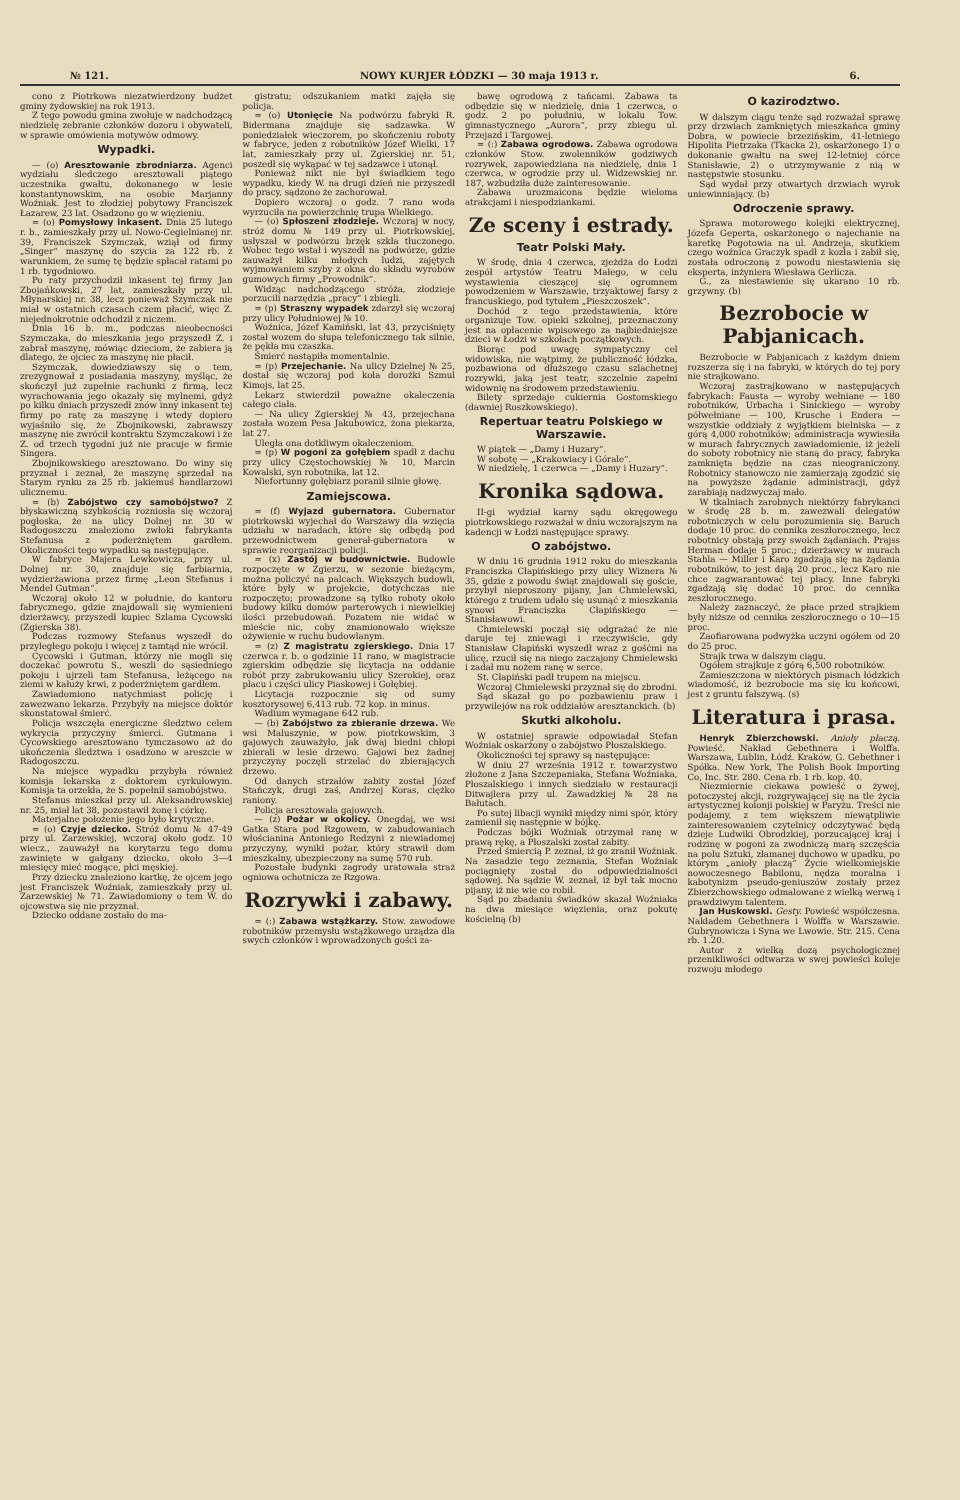№ 121. NOWY KURJER ŁÓDZKI — 30 maja 1913 r. 6.
cono z Piotrkowa niezatwierdzony budżet gminy żydowskiej na rok 1913.
Z tego powodu gmina zwołuje w nadchodzącą niedzielę zebranie członków dozoru i obywateli, w sprawie omówienia motywów odmowy.
Wypadki.
— (o) Aresztowanie zbrodniarza. Agenci wydziału śledczego aresztowali piątego uczestnika gwałtu, dokonanego w lesie konstantynowskim, na osobie Marjanny Woźniak. Jest to złodziej pobytowy Franciszek Łazarew, 23 lat. Osadzono go w więzieniu.
= (o) Pomysłowy inkasent. Dnia 25 lutego r. b., zamieszkały przy ul. Nowo-Cegielnianej nr. 39, Franciszek Szymczak, wziął od firmy „Singer“ maszynę do szycia za 122 rb. z warunkiem, że sumę tę będzie spłacał ratami po 1 rb. tygodniowo.
Po raty przychodził inkasent tej firmy Jan Zbojańkowski, 27 lat, zamieszkały przy ul. Młynarskiej nr. 38, lecz ponieważ Szymczak nie miał w ostatnich czasach czem płacić, więc Z. niejednokrotnie odchodził z niczem.
Dnia 16 b. m., podczas nieobecności Szymczaka, do mieszkania jego przyszedł Z. i zabrał maszynę, mówiąc dzieciom, że zabiera ją dlatego, że ojciec za maszynę nie płacił.
Szymczak, dowiedziawszy się o tem, zrezygnował z posiadania maszyny, myśląc, że skończył już zupełnie rachunki z firmą, lecz wyrachowania jego okazały się mylnemi, gdyż po kilku dniach przyszedł znów inny inkasent tej firmy po ratę za maszynę i wtedy dopiero wyjaśniło się, że Zbojnikowski, zabrawszy maszynę nie zwrócił kontraktu Szymczakowi i że Z. od trzech tygodni już nie pracuje w firmie Singera.
Zbojnikowskiego aresztowano. Do winy się przyznał i zeznał, że maszynę sprzedał na Starym rynku za 25 rb. jakiemuś handlarzowi ulicznemu.
= (b) Zabójstwo czy samobójstwo? Z błyskawiczną szybkością rozniosła się wczoraj pogłoska, że na ulicy Dolnej nr. 30 w Radogoszczu znaleziono zwłoki fabrykanta Stefanusa z poderżniętem gardłem. Okoliczności tego wypadku są następujące.
W fabryce Majera Lewkowicza, przy ul. Dolnej nr. 30, znajduje się farbiarnia, wydzierżawiona przez firmę „Leon Stefanus i Mendel Gutman“.
Wczoraj około 12 w południe, do kantoru fabrycznego, gdzie znajdowali się wymienieni dzierżawcy, przyszedł kupiec Szlama Cycowski (Zgierska 38).
Podczas rozmowy Stefanus wyszedł do przyległego pokoju i więcej z tamtąd nie wrócił.
Cycowski i Gutman, którzy nie mogli się doczekać powrotu S., weszli do sąsiedniego pokoju i ujrzeli tam Stefanusa, leżącego na ziemi w kałuży krwi, z poderżniętem gardłem.
Zawiadomiono natychmiast policję i zawezwano lekarza. Przybyły na miejsce doktór skonstatował śmierć.
Policja wszczęła energiczne śledztwo celem wykrycia przyczyny śmierci. Gutmana i Cycowskiego aresztowano tymczasowo aż do ukończenia śledztwa i osadzono w areszcie w Radogoszczu.
Na miejsce wypadku przybyła również komisja lekarska z doktorem cyrkułowym. Komisja ta orzekła, że S. popełnił samobójstwo.
Stefanus mieszkał przy ul. Aleksandrowskiej nr. 25, miał lat 38, pozostawił żonę i córkę.
Materjalne położenie jego było krytyczne.
= (o) Czyje dziecko. Stróż domu № 47-49 przy ul. Zarzewskiej, wczoraj około godz. 10 wiecz., zauważył na korytarzu tego domu zawinięte w gałgany dziecko, około 3—4 miesięcy mieć mogące, płci męskiej.
Przy dziecku znaleziono kartkę, że ojcem jego jest Franciszek Woźniak, zamieszkały przy ul. Zarzewskiej № 71. Zawiadomiony o tem W. do ojcowstwa się nie przyznał.
Dziecko oddane zostało do ma-
gistratu; odszukaniem matki zajęła się policja.
= (o) Utonięcie Na podwórzu fabryki R. Bidermana znajduje się sadzawka. W poniedziałek wieczorem, po skończeniu roboty w fabryce, jeden z robotników Józef Wielki, 17 lat, zamieszkały przy ul. Zgierskiej nr. 51, poszedł się wykąpać w tej sadzawce i utonął.
Ponieważ nikt nie był świadkiem tego wypadku, kiedy W. na drugi dzień nie przyszedł do pracy, sądzono że zachorował.
Dopiero wczoraj o godz. 7 rano woda wyrzuciła na powierzchnię trupa Wielkiego.
— (o) Spłoszeni złodzieje. Wczoraj w nocy, stróż domu № 149 przy ul. Piotrkowskiej, usłyszał w podwórzu brzęk szkła tłuczonego. Wobec tego wstał i wyszedł na podwórze, gdzie zauważył kilku młodych ludzi, zajętych wyjmowaniem szyby z okna do składu wyrobów gumowych firmy „Prowodnik“.
Widząc nadchodzącego stróża, złodzieje porzucili narzędzia „pracy“ i zbiegli.
= (p) Straszny wypadek zdarzył się wczoraj przy ulicy Południowej № 10.
Woźnica, Józef Kamiński, lat 43, przyciśnięty został wozem do słupa telefonicznego tak silnie, że pękła mu czaszka.
Śmierć nastąpiła momentalnie.
= (p) Przejechanie. Na ulicy Dzielnej № 25, dostał się wczoraj pod koła dorożki Szmul Kimojs, lat 25.
Lekarz stwierdził poważne okaleczenia całego ciała.
— Na ulicy Zgierskiej № 43, przejechana została wozem Pesa Jakubowicz, żona piekarza, lat 27.
Uległa ona dotkliwym okaleczeniom.
= (p) W pogoni za gołębiem spadł z dachu przy ulicy Częstochowskiej № 10, Marcin Kowalski, syn robotnika, lat 12.
Niefortunny gołębiarz poranił silnie głowę.
Zamiejscowa.
= (f) Wyjazd gubernatora. Gubernator piotrkowski wyjechał do Warszawy dla wzięcia udziału w naradach, które się odbędą pod przewodnictwem generał-gubernatora w sprawie reorganizacji policji.
= (x) Zastój w budownictwie. Budowle rozpoczęte w Zgierzu, w sezonie bieżącym, można policzyć na palcach. Większych budowli, które były w projekcie, dotychczas nie rozpoczęto; prowadzone są tylko roboty około budowy kilku domów parterowych i niewielkiej ilości przebudowań. Pozatem nie widać w mieście nic, coby znamionowało większe ożywienie w ruchu budowlanym.
= (z) Z magistratu zgierskiego. Dnia 17 czerwca r. b. o godzinie 11 rano, w magistracie zgierskim odbędzie się licytacja na oddanie robót przy zabrukowaniu ulicy Szerokiej, oraz placu i części ulicy Piaskowej i Gołębiej.
Licytacja rozpocznie się od sumy kosztorysowej 6,413 rub. 72 kop. in minus.
Wadium wymagane 642 rub.
— (b) Zabójstwo za zbieranie drzewa. We wsi Maluszynie, w pow. piotrkowskim, 3 gajowych zauważyło, jak dwaj biedni chłopi zbierali w lesie drzewo. Gajowi bez żadnej przyczyny poczęli strzelać do zbierających drzewo.
Od danych strzałów zabity został Józef Stańczyk, drugi zaś, Andrzej Koras, ciężko raniony.
Policja aresztowała gajowych.
— (z) Pożar w okolicy. Onegdaj, we wsi Gatka Stara pod Rzgowem, w zabudowaniach włościanina Antoniego Redzyni z niewiadomej przyczyny, wynikł pożar, który strawił dom mieszkalny, ubezpieczony na sumę 570 rub.
Pozostałe budynki zagrody uratowała straż ogniowa ochotnicza ze Rzgowa.
Rozrywki i zabawy.
= (:) Zabawa wstążkarzy. Stow. zawodowe robotników przemysłu wstążkowego urządza dla swych członków i wprowadzonych gości za-
bawę ogrodową z tańcami. Zabawa ta odbędzie się w niedzielę, dnia 1 czerwca, o godz. 2 po południu, w lokalu Tow. gimnastycznego „Aurora“, przy zbiegu ul. Przejazd i Targowej.
= (:) Zabawa ogrodowa. Zabawa ogrodowa członków Stow. zwolenników godziwych rozrywek, zapowiedziana na niedzielę, dnia 1 czerwca, w ogrodzie przy ul. Widzewskiej nr. 187, wzbudziła duże zainteresowanie.
Zabawa urozmaicona będzie wieloma atrakcjami i niespodziankami.
Ze sceny i estrady.
Teatr Polski Mały.
W środę, dnia 4 czerwca, zjeżdża do Łodzi zespół artystów Teatru Małego, w celu wystawienia cieszącej się ogromnem powodzeniem w Warszawie, trzyaktowej farsy z francuskiego, pod tytułem „Pieszczoszek“.
Dochód z tego przedstawienia, które organizuje Tow. opieki szkolnej, przeznaczony jest na opłacenie wpisowego za najbiedniejsze dzieci w Łodzi w szkołach początkowych.
Biorąc pod uwagę sympatyczny cel widowiska, nie wątpimy, że publiczność łódzka, pozbawiona od dłuższego czasu szlachetnej rozrywki, jaką jest teatr, szczelnie zapełni widownię na środowem przedstawieniu.
Bilety sprzedaje cukiernia Gostomskiego (dawniej Roszkowskiego).
Repertuar teatru Polskiego w Warszawie.
W piątek — „Damy i Huzary“.
W sobotę — „Krakowiacy i Górale“.
W niedzielę, 1 czerwca — „Damy i Huzary“.
Kronika sądowa.
II-gi wydział karny sądu okręgowego piotrkowskiego rozważał w dniu wczorajszym na kadencji w Łodzi następujące sprawy.
O zabójstwo.
W dniu 16 grudnia 1912 roku do mieszkania Franciszka Cłapińskiego przy ulicy Wiznera № 35, gdzie z powodu świąt znajdowali się goście, przybył nieproszony pijany, Jan Chmielewski, którego z trudem udało się usunąć z mieszkania synowi Franciszka Cłapińskiego — Stanisławowi.
Chmielewski począł się odgrażać że nie daruje tej zniewagi i rzeczywiście, gdy Stanisław Cłapiński wyszedł wraz z gośćmi na ulicę, rzucił się na niego zaczajony Chmielewski i zadał mu nożem ranę w serce.
St. Cłapiński padł trupem na miejscu.
Wczoraj Chmielewski przyznał się do zbrodni.
Sąd skazał go po pozbawieniu praw i przywilejów na rok oddziałów aresztanckich. (b)
Skutki alkoholu.
W ostatniej sprawie odpowiadał Stefan Woźniak oskarżony o zabójstwo Płoszalskiego.
Okoliczności tej sprawy są następujące:
W dniu 27 września 1912 r. towarzystwo złożone z Jana Szczepaniaka, Stefana Woźniaka, Płoszalskiego i innych siedziało w restauracji Ditwajlera przy ul. Zawadzkiej № 28 na Bałutach.
Po sutej libacji wynikł między nimi spór, który zamienił się następnie w bójkę.
Podczas bójki Woźniak otrzymał ranę w prawą rękę, a Płoszalski został zabity.
Przed śmiercią P. zeznał, iż go zranił Woźniak. Na zasadzie tego zeznania, Stefan Woźniak pociągnięty został do odpowiedzialności sądowej. Na sądzie W. zeznał, iż był tak mocno pijany, iż nie wie co robił.
Sąd po zbadaniu świadków skazał Woźniaka na dwa miesiące więzienia, oraz pokutę kościelną (b)
O kazirodztwo.
W dalszym ciągu tenże sąd rozważał sprawę przy drzwiach zamkniętych mieszkańca gminy Dobra, w powiecie brzezińskim, 41-letniego Hipolita Pietrzaka (Tkacka 2), oskarżonego 1) o dokonanie gwałtu na swej 12-letniej córce Stanisławie, 2) o utrzymywanie z nią w następstwie stosunku.
Sąd wydał przy otwartych drzwiach wyrok uniewinniający. (b)
Odroczenie sprawy.
Sprawa motorowego kolejki elektrycznej, Józefa Geperta, oskarżonego o najechanie na karetkę Pogotowia na ul. Andrzeja, skutkiem czego woźnica Graczyk spadł z kozła i zabił się, została odroczoną z powodu niestawienia się eksperta, inżyniera Wiesława Gerlicza.
G., za niestawienie się ukarano 10 rb. grzywny. (b)
Bezrobocie w Pabjanicach.
Bezrobocie w Pabjanicach z każdym dniem rozszerza się i na fabryki, w których do tej pory nie strajkowano.
Wczoraj zastrajkowano w następujących fabrykach: Fausta — wyroby wełniane — 180 robotników, Urbacha i Sinickiego — wyroby półwełniane — 100, Krusche i Endera — wszystkie oddziały z wyjątkiem bielniska — z górą 4,000 robotników; administracja wywiesiła w murach fabrycznych zawiadomienie, iż jeżeli do soboty robotnicy nie staną do pracy, fabryka zamknięta będzie na czas nieograniczony. Robotnicy stanowczo nie zamierzają zgodzić się na powyższe żądanie administracji, gdyż zarabiają nadzwyczaj mało.
W tkalniach zarobnych niektórzy fabrykanci w środę 28 b. m. zawezwali delegatów robotniczych w celu porozumienia się. Baruch dodaje 10 proc. do cennika zeszłorocznego, lecz robotnicy obstają przy swoich żądaniach. Prajss Herman dodaje 5 proc.; dzierżawcy w murach Stahla — Miller i Karo zgadzają się na żądania robotników, to jest dają 20 proc., lecz Karo nie chce zagwarantować tej płacy. Inne fabryki zgadzają się dodać 10 proc. do cennika zeszłorocznego.
Należy zaznaczyć, że płace przed strajkiem były niższe od cennika zeszłorocznego o 10—15 proc.
Zaofiarowana podwyżka uczyni ogółem od 20 do 25 proc.
Strajk trwa w dalszym ciągu.
Ogółem strajkuje z górą 6,500 robotników.
Zamieszczona w niektórych pismach łódzkich wiadomość, iż bezrobocie ma się ku końcowi, jest z gruntu fałszywą. (s)
Literatura i prasa.
Henryk Zbierzchowski. Anioły płaczą. Powieść. Nakład Gebethnera i Wolffa. Warszawa, Lublin, Łódź. Kraków, G. Gebethner i Spółka. New York, The Polish Book Importing Co, Inc. Str. 280. Cena rb. 1 rb. kop. 40.
Niezmiernie ciekawa powieść o żywej, potoczystej akcji, rozgrywającej się na tle życia artystycznej kolonji polskiej w Paryżu. Treści nie podajemy, z tem większem niewątpliwie zainteresowaniem czytelnicy odczytywać będą dzieje Ludwiki Obrodzkiej, porzucającej kraj i rodzinę w pogoni za zwodniczą marą szczęścia na polu Sztuki, złamanej duchowo w upadku, po którym „anioły płaczą“ Życie wielkomiejskie nowoczesnego Babilonu, nędza moralna i kabotynizm pseudo-geniuszów zostały przez Zbierzchowskiego odmalowane z wielką werwą i prawdziwym talentem.
Jan Huskowski. Gesty. Powieść współczesna. Nakładem Gebethnera i Wolffa w Warszawie. Gubrynowicza i Syna we Lwowie. Str. 215. Cena rb. 1.20.
Autor z wielką dozą psychologicznej przenikliwości odtwarza w swej powieści koleje rozwoju młodego